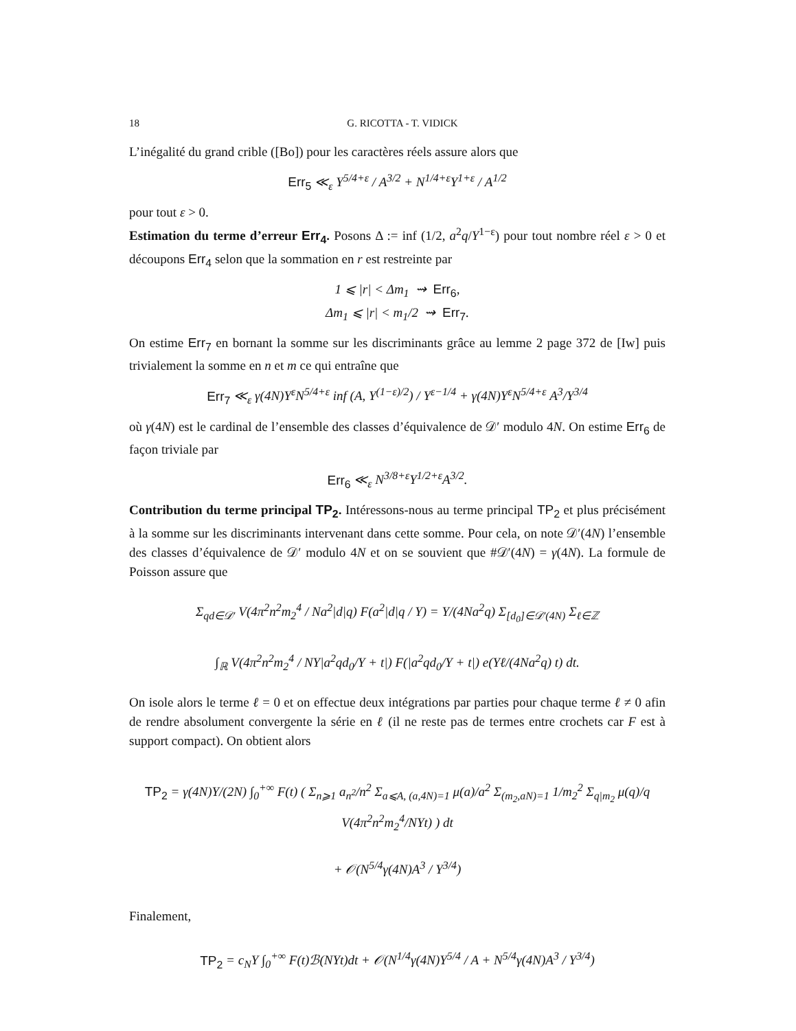18 G. RICOTTA - T. VIDICK
L’inégalité du grand crible ([Bo]) pour les caractères réels assure alors que
Err<sub>5</sub> ≪<sub>ε</sub> Y<sup>5/4+ε</sup> / A<sup>3/2</sup> + N<sup>1/4+ε</sup>Y<sup>1+ε</sup> / A<sup>1/2</sup>
pour tout ε > 0.
Estimation du terme d’erreur Err<sub>4</sub>. Posons Δ := inf (1/2, a<sup>2</sup>q/Y<sup>1−ε</sup>) pour tout nombre réel ε > 0 et découpons Err<sub>4</sub> selon que la sommation en r est restreinte par
1 ⩽ |r| < Δm<sub>1</sub> ⇝ Err<sub>6</sub>,
Δm<sub>1</sub> ⩽ |r| < m<sub>1</sub>/2 ⇝ Err<sub>7</sub>.
On estime Err<sub>7</sub> en bornant la somme sur les discriminants grâce au lemme 2 page 372 de [Iw] puis trivialement la somme en n et m ce qui entraîne que
Err<sub>7</sub> ≪<sub>ε</sub> γ(4N)Y<sup>ε</sup>N<sup>5/4+ε</sup> inf (A, Y<sup>(1−ε)/2</sup>) / Y<sup>ε−1/4</sup> + γ(4N)Y<sup>ε</sup>N<sup>5/4+ε</sup> A<sup>3</sup>/Y<sup>3/4</sup>
où γ(4N) est le cardinal de l’ensemble des classes d’équivalence de 𝒟′ modulo 4N. On estime Err<sub>6</sub> de façon triviale par
Err<sub>6</sub> ≪<sub>ε</sub> N<sup>3/8+ε</sup>Y<sup>1/2+ε</sup>A<sup>3/2</sup>.
Contribution du terme principal TP<sub>2</sub>. Intéressons-nous au terme principal TP<sub>2</sub> et plus précisément à la somme sur les discriminants intervenant dans cette somme. Pour cela, on note 𝒟′(4N) l’ensemble des classes d’équivalence de 𝒟′ modulo 4N et on se souvient que #𝒟′(4N) = γ(4N). La formule de Poisson assure que
Σ<sub>qd∈𝒟′</sub> V(4π<sup>2</sup>n<sup>2</sup>m<sub>2</sub><sup>4</sup> / Na<sup>2</sup>|d|q) F(a<sup>2</sup>|d|q / Y) = Y/(4Na<sup>2</sup>q) Σ<sub>[d<sub>0</sub>]∈𝒟′(4N)</sub> Σ<sub>ℓ∈ℤ</sub>
∫<sub>ℝ</sub> V(4π<sup>2</sup>n<sup>2</sup>m<sub>2</sub><sup>4</sup> / NY|a<sup>2</sup>qd<sub>0</sub>/Y + t|) F(|a<sup>2</sup>qd<sub>0</sub>/Y + t|) e(Yℓ/(4Na<sup>2</sup>q) t) dt.
On isole alors le terme ℓ = 0 et on effectue deux intégrations par parties pour chaque terme ℓ ≠ 0 afin de rendre absolument convergente la série en ℓ (il ne reste pas de termes entre crochets car F est à support compact). On obtient alors
TP<sub>2</sub> = γ(4N)Y/(2N) ∫<sub>0</sub><sup>+∞</sup> F(t) ( Σ<sub>n⩾1</sub> a<sub>n<sup>2</sup></sub>/n<sup>2</sup> Σ<sub>a⩽A, (a,4N)=1</sub> μ(a)/a<sup>2</sup> Σ<sub>(m<sub>2</sub>,aN)=1</sub> 1/m<sub>2</sub><sup>2</sup> Σ<sub>q|m<sub>2</sub></sub> μ(q)/q V(4π<sup>2</sup>n<sup>2</sup>m<sub>2</sub><sup>4</sup>/NYt) ) dt
+ 𝒪(N<sup>5/4</sup>γ(4N)A<sup>3</sup> / Y<sup>3/4</sup>)
Finalement,
TP<sub>2</sub> = c<sub>N</sub>Y ∫<sub>0</sub><sup>+∞</sup> F(t)ℬ(NYt)dt + 𝒪(N<sup>1/4</sup>γ(4N)Y<sup>5/4</sup> / A + N<sup>5/4</sup>γ(4N)A<sup>3</sup> / Y<sup>3/4</sup>)